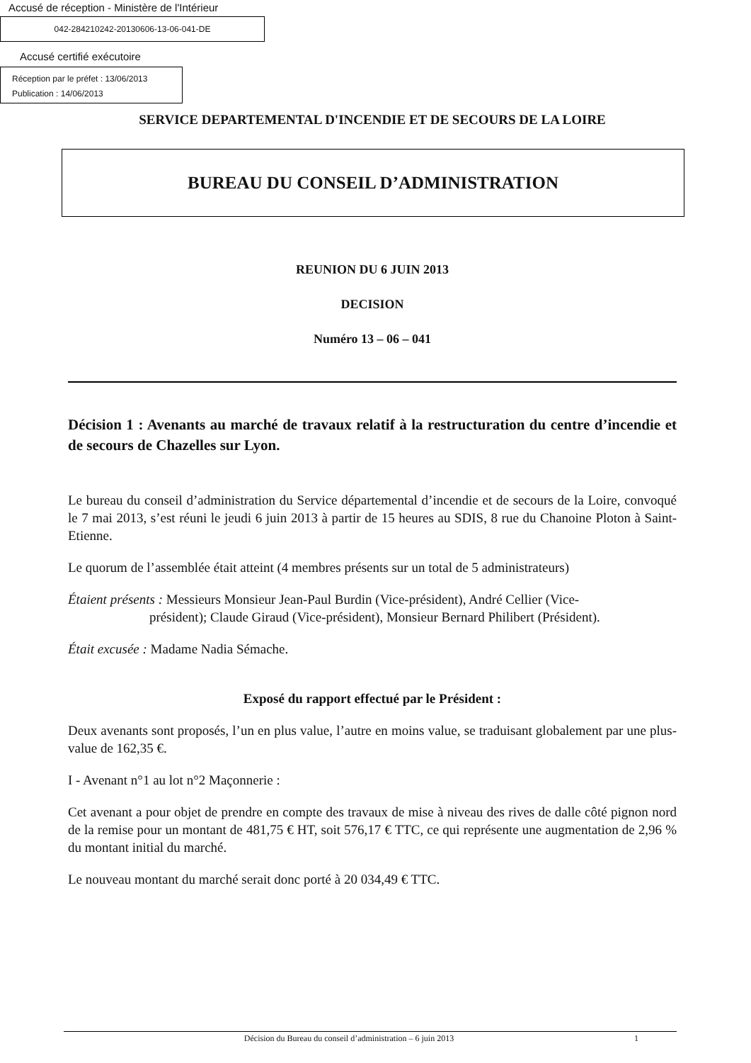Accusé de réception - Ministère de l'Intérieur
042-284210242-20130606-13-06-041-DE
Accusé certifié exécutoire
Réception par le préfet : 13/06/2013
Publication : 14/06/2013
SERVICE DEPARTEMENTAL D'INCENDIE ET DE SECOURS DE LA LOIRE
BUREAU DU CONSEIL D’ADMINISTRATION
REUNION DU 6 JUIN 2013
DECISION
Numéro 13 – 06 – 041
Décision 1 : Avenants au marché de travaux relatif à la restructuration du centre d’incendie et de secours de Chazelles sur Lyon.
Le bureau du conseil d’administration du Service départemental d’incendie et de secours de la Loire, convoqué le 7 mai 2013, s’est réuni le jeudi 6 juin 2013 à partir de 15 heures au SDIS, 8 rue du Chanoine Ploton à Saint-Etienne.
Le quorum de l’assemblée était atteint (4 membres présents sur un total de 5 administrateurs)
Étaient présents : Messieurs Monsieur Jean-Paul Burdin (Vice-président), André Cellier (Vice-
président); Claude Giraud (Vice-président), Monsieur Bernard Philibert (Président).
Était excusée : Madame Nadia Sémache.
Exposé du rapport effectué par le Président :
Deux avenants sont proposés, l’un en plus value, l’autre en moins value, se traduisant globalement par une plus-value de 162,35 €.
I - Avenant n°1 au lot n°2 Maçonnerie :
Cet avenant a pour objet de prendre en compte des travaux de mise à niveau des rives de dalle côté pignon nord de la remise pour un montant de 481,75 € HT, soit 576,17 € TTC, ce qui représente une augmentation de 2,96 % du montant initial du marché.
Le nouveau montant du marché serait donc porté à 20 034,49 € TTC.
Décision du Bureau du conseil d’administration – 6 juin 2013 1